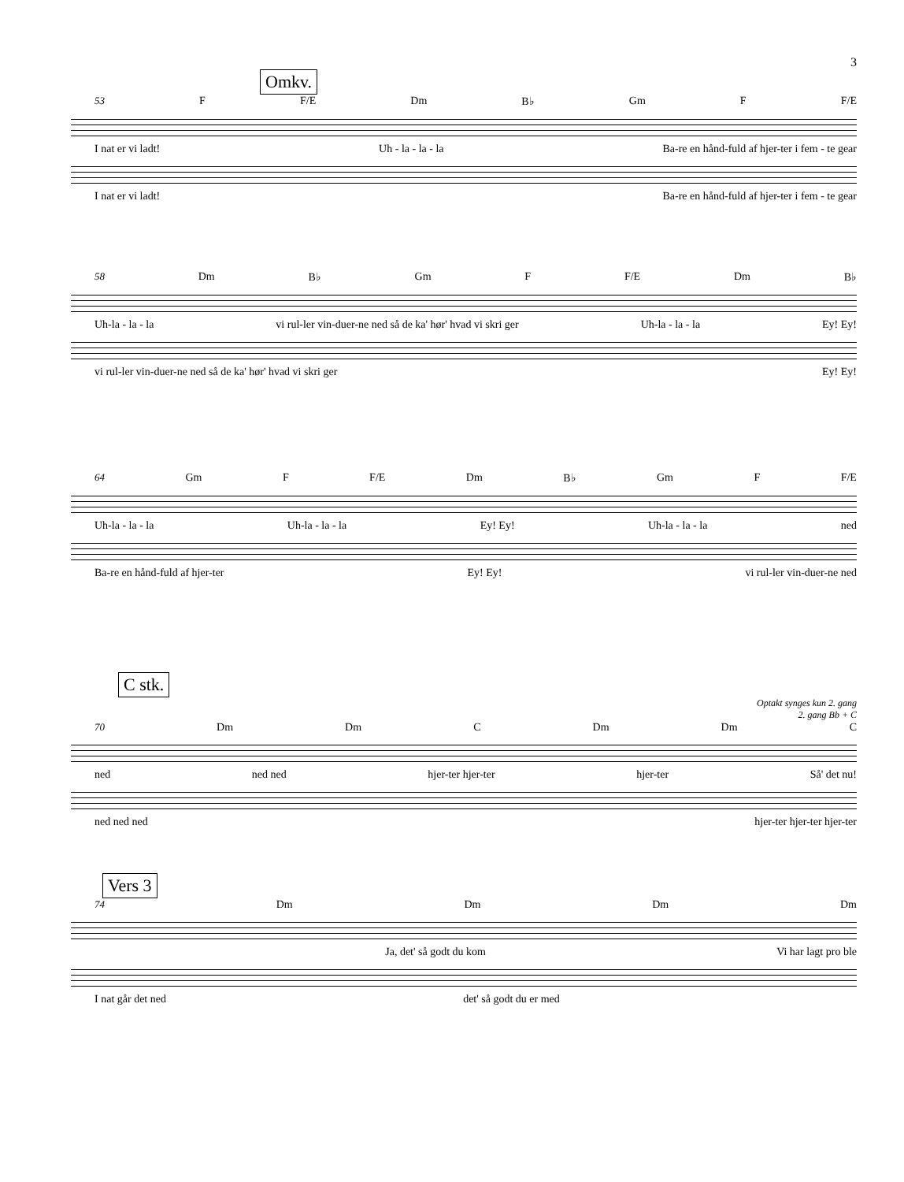3
Omkv.
53 F F/E Dm B♭ Gm F F/E
I nat er vi ladt! Uh - la - la - la Ba-re en hånd-fuld af hjer-ter i fem - te gear
I nat er vi ladt! Ba-re en hånd-fuld af hjer-ter i fem - te gear
58 Dm B♭ Gm F F/E Dm B♭
Uh-la - la - la vi rul-ler vin-duer-ne ned så de ka' hør' hvad vi skri ger Uh-la - la - la Ey! Ey!
vi rul-ler vin-duer-ne ned så de ka' hør' hvad vi skri ger Ey! Ey!
64 Gm F F/E Dm B♭ Gm F F/E
Uh-la - la - la Uh-la - la - la Ey! Ey! Uh-la - la - la ned
Ba-re en hånd-fuld af hjer-ter Ey! Ey! vi rul-ler vin-duer-ne ned
C stk.
Optakt synges kun 2. gang
2. gang Bb + C
70 Dm Dm C Dm Dm C
ned ned ned hjer-ter hjer-ter hjer-ter Så' det nu!
ned ned ned hjer-ter hjer-ter hjer-ter
Vers 3
74 Dm Dm Dm Dm
Ja, det' så godt du kom Vi har lagt pro ble
I nat går det ned det' så godt du er med